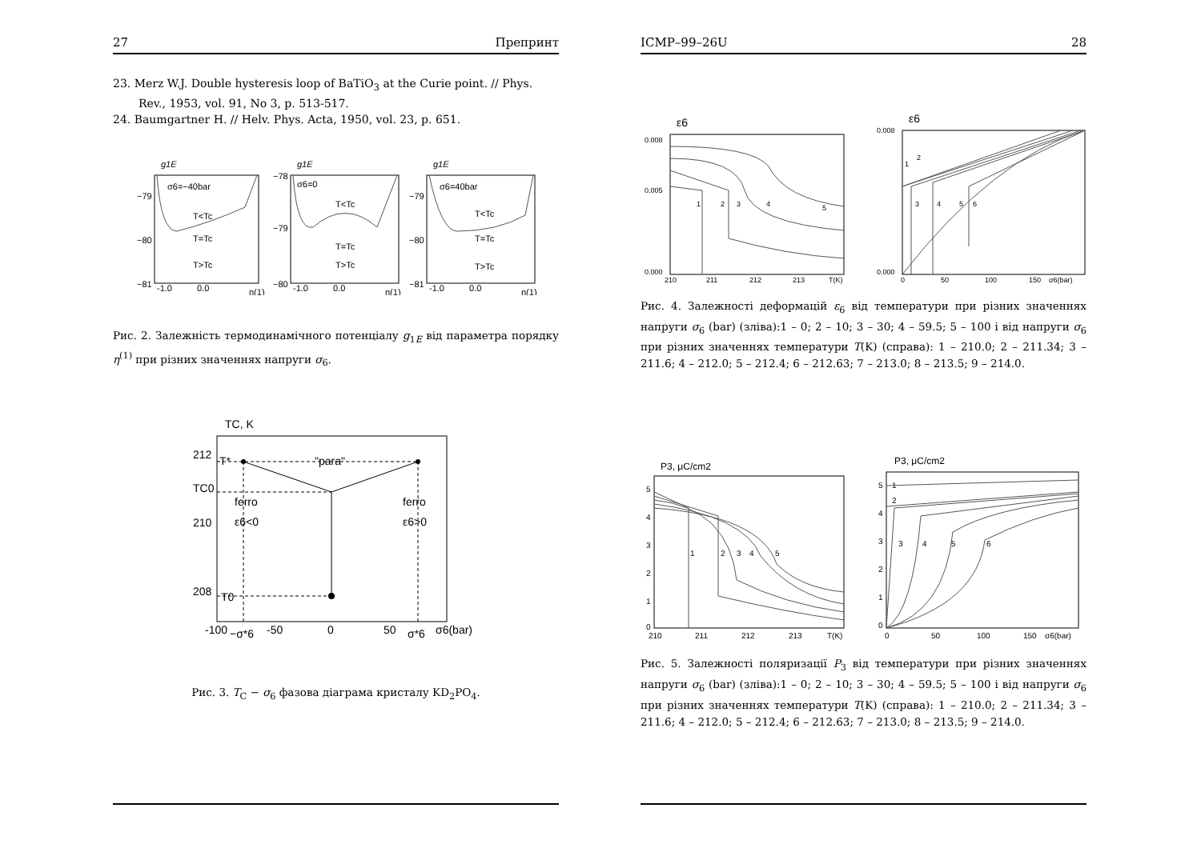27 Препринт
23. Merz W.J. Double hysteresis loop of BaTiO<sub>3</sub> at the Curie point. // Phys. Rev., 1953, vol. 91, No 3, p. 513-517.
24. Baumgartner H. // Helv. Phys. Acta, 1950, vol. 23, p. 651.
g1E
g1E
g1E
σ6=−40bar
σ6=0
σ6=40bar
T<Tc
T=Tc
T>Tc
T<Tc
T=Tc
T>Tc
T<Tc
T=Tc
T>Tc
−79
−80
−81
−78
−79
−80
−79
−80
−81
-1.0
0.0
η(1)
-1.0
0.0
η(1)
-1.0
0.0
η(1)
Рис. 2. Залежність термодинамічного потенціалу g<sub>1E</sub> від параметра порядку η<sup>(1)</sup> при різних значеннях напруги σ<sub>6</sub>.
TC, K
212
210
208
T*
TC0
T0
"para"
ferro
ε6<0
ferro
ε6>0
-100
−σ*6
-50
0
50
σ*6
σ6(bar)
Рис. 3. T<sub>C</sub> − σ<sub>6</sub> фазова діаграма кристалу KD<sub>2</sub>PO<sub>4</sub>.
ICMP–99–26U 28
ε6
0.008
0.005
0.000
1
2
3
4
5
210
211
212
213
T(K)
ε6
0.008
0.000
1
2
3
4
5
6
0
50
100
150
σ6(bar)
Рис. 4. Залежності деформацій ε<sub>6</sub> від температури при різних значеннях напруги σ<sub>6</sub> (bar) (зліва):1 – 0; 2 – 10; 3 – 30; 4 – 59.5; 5 – 100 і від напруги σ<sub>6</sub> при різних значеннях температури T(K) (справа): 1 – 210.0; 2 – 211.34; 3 – 211.6; 4 – 212.0; 5 – 212.4; 6 – 212.63; 7 – 213.0; 8 – 213.5; 9 – 214.0.
P3, μC/cm2
5
4
3
2
1
0
1
2
3
4
5
210
211
212
213
T(K)
P3, μC/cm2
5
4
3
2
1
0
1
2
3
4
5
6
0
50
100
150
σ6(bar)
Рис. 5. Залежності поляризації P<sub>3</sub> від температури при різних значеннях напруги σ<sub>6</sub> (bar) (зліва):1 – 0; 2 – 10; 3 – 30; 4 – 59.5; 5 – 100 і від напруги σ<sub>6</sub> при різних значеннях температури T(K) (справа): 1 – 210.0; 2 – 211.34; 3 – 211.6; 4 – 212.0; 5 – 212.4; 6 – 212.63; 7 – 213.0; 8 – 213.5; 9 – 214.0.